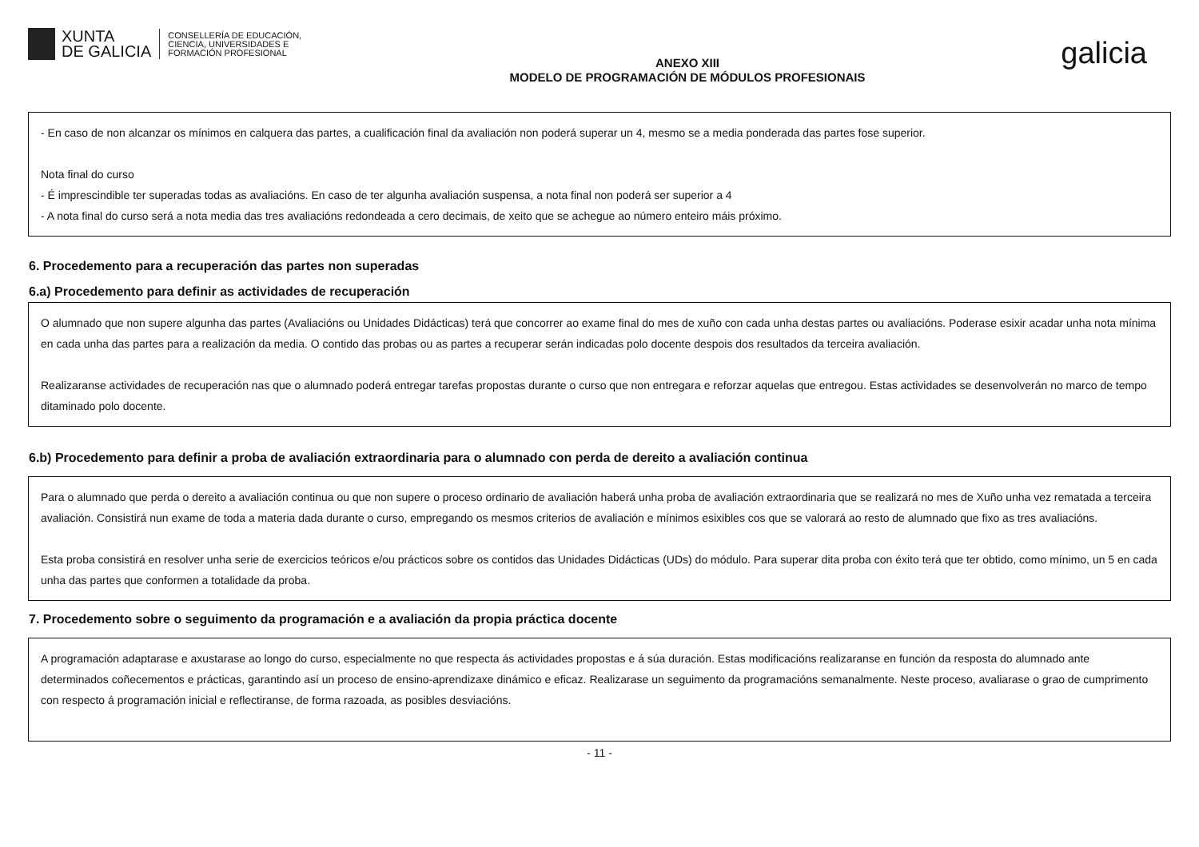XUNTA
DE GALICIA
CONSELLERÍA DE EDUCACIÓN,
CIENCIA, UNIVERSIDADES E
FORMACIÓN PROFESIONAL
ANEXO XIII
MODELO DE PROGRAMACIÓN DE MÓDULOS PROFESIONAIS
galicia
- En caso de non alcanzar os mínimos en calquera das partes, a cualificación final da avaliación non poderá superar un 4, mesmo se a media ponderada das partes fose superior.
Nota final do curso
- É imprescindible ter superadas todas as avaliacións. En caso de ter algunha avaliación suspensa, a nota final non poderá ser superior a 4
- A nota final do curso será a nota media das tres avaliacións redondeada a cero decimais, de xeito que se achegue ao número enteiro máis próximo.
6. Procedemento para a recuperación das partes non superadas
6.a) Procedemento para definir as actividades de recuperación
O alumnado que non supere algunha das partes (Avaliacións ou Unidades Didácticas) terá que concorrer ao exame final do mes de xuño con cada unha destas partes ou avaliacións. Poderase esixir acadar unha nota mínima en cada unha das partes para a realización da media. O contido das probas ou as partes a recuperar serán indicadas polo docente despois dos resultados da terceira avaliación.
Realizaranse actividades de recuperación nas que o alumnado poderá entregar tarefas propostas durante o curso que non entregara e reforzar aquelas que entregou. Estas actividades se desenvolverán no marco de tempo ditaminado polo docente.
6.b) Procedemento para definir a proba de avaliación extraordinaria para o alumnado con perda de dereito a avaliación continua
Para o alumnado que perda o dereito a avaliación continua ou que non supere o proceso ordinario de avaliación haberá unha proba de avaliación extraordinaria que se realizará no mes de Xuño unha vez rematada a terceira avaliación. Consistirá nun exame de toda a materia dada durante o curso, empregando os mesmos criterios de avaliación e mínimos esixibles cos que se valorará ao resto de alumnado que fixo as tres avaliacións.
Esta proba consistirá en resolver unha serie de exercicios teóricos e/ou prácticos sobre os contidos das Unidades Didácticas (UDs) do módulo. Para superar dita proba con éxito terá que ter obtido, como mínimo, un 5 en cada unha das partes que conformen a totalidade da proba.
7. Procedemento sobre o seguimento da programación e a avaliación da propia práctica docente
A programación adaptarase e axustarase ao longo do curso, especialmente no que respecta ás actividades propostas e á súa duración. Estas modificacións realizaranse en función da resposta do alumnado ante determinados coñecementos e prácticas, garantindo así un proceso de ensino-aprendizaxe dinámico e eficaz. Realizarase un seguimento da programacións semanalmente. Neste proceso, avaliarase o grao de cumprimento con respecto á programación inicial e reflectiranse, de forma razoada, as posibles desviacións.
- 11 -